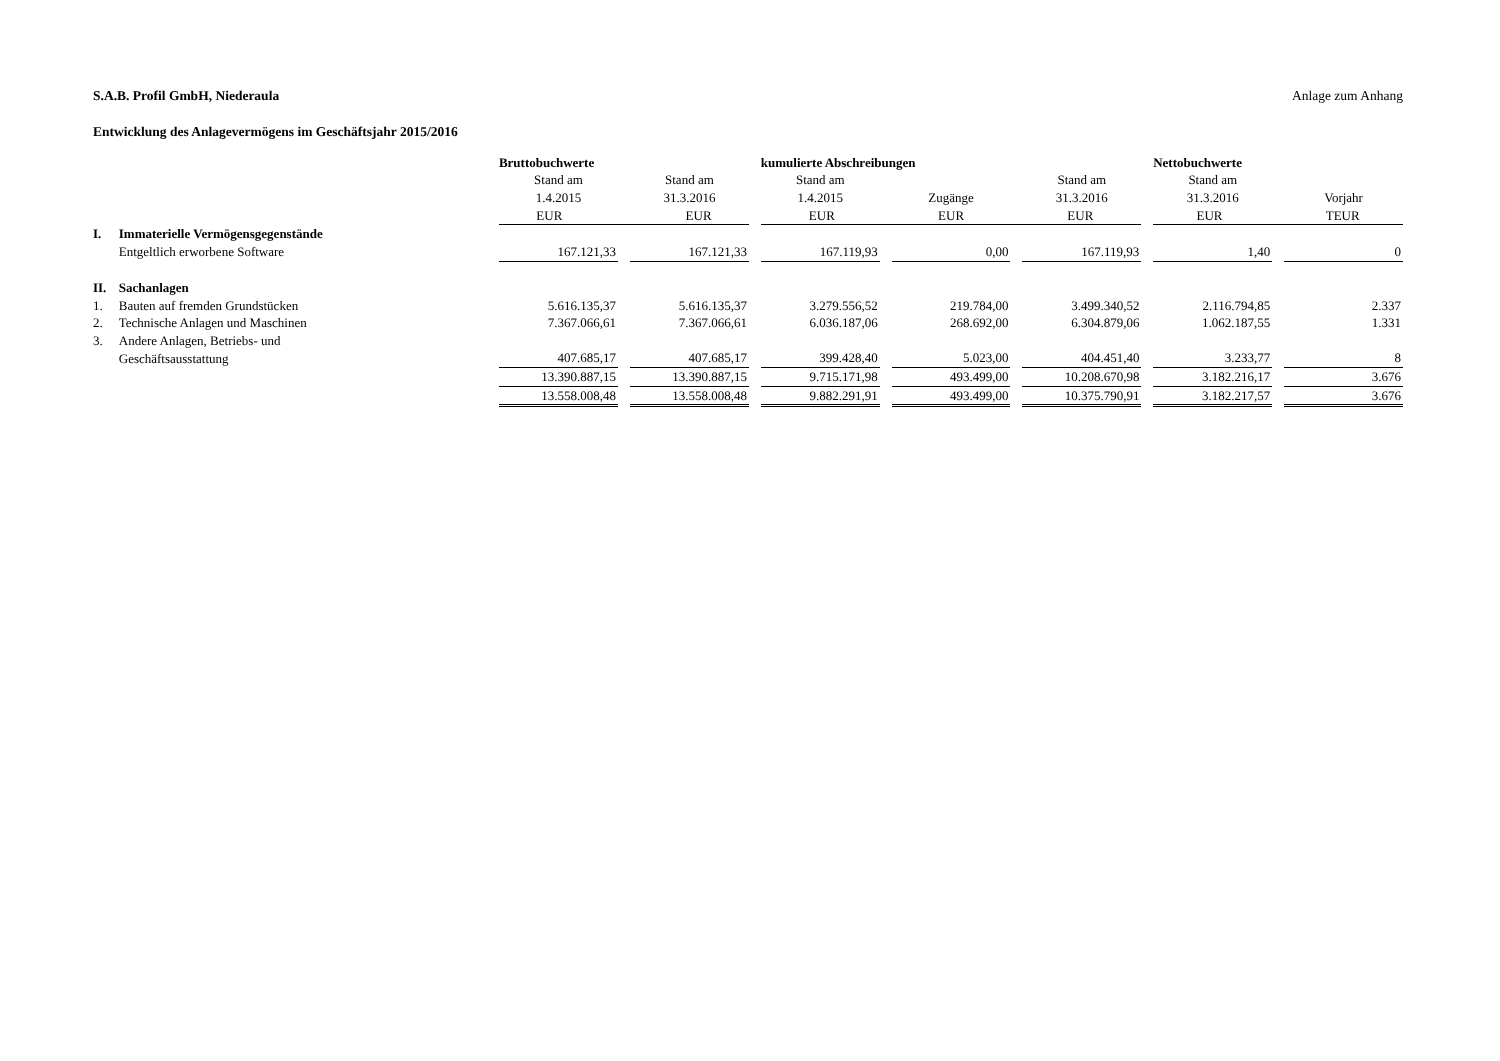S.A.B. Profil GmbH, Niederaula Anlage zum Anhang
Entwicklung des Anlagevermögens im Geschäftsjahr 2015/2016
| | | Bruttobuchwerte | | | | kumulierte Abschreibungen | | | | | | Nettobuchwerte | | |
| | | Stand am | | Stand am | | Stand am | | | | Stand am | | Stand am | | |
| | | 1.4.2015 | | 31.3.2016 | | 1.4.2015 | | Zugänge | | 31.3.2016 | | 31.3.2016 | | Vorjahr |
| | | EUR EUR | | | | EUR EUR EUR | | | | | | EUR TEUR | | |
| I. | Immaterielle Vermögensgegenstände | | | | | | | | | | | | | |
| | Entgeltlich erworbene Software | 167.121,33 | | 167.121,33 | | 167.119,93 | | 0,00 | | 167.119,93 | | 1,40 | | 0 |
| II. | Sachanlagen | | | | | | | | | | | | | |
| 1. | Bauten auf fremden Grundstücken | 5.616.135,37 | | 5.616.135,37 | | 3.279.556,52 | | 219.784,00 | | 3.499.340,52 | | 2.116.794,85 | | 2.337 |
| 2. | Technische Anlagen und Maschinen | 7.367.066,61 | | 7.367.066,61 | | 6.036.187,06 | | 268.692,00 | | 6.304.879,06 | | 1.062.187,55 | | 1.331 |
| 3. | Andere Anlagen, Betriebs- und | | | | | | | | | | | | | |
| | Geschäftsausstattung | 407.685,17 | | 407.685,17 | | 399.428,40 | | 5.023,00 | | 404.451,40 | | 3.233,77 | | 8 |
| | | 13.390.887,15 | | 13.390.887,15 | | 9.715.171,98 | | 493.499,00 | | 10.208.670,98 | | 3.182.216,17 | | 3.676 |
| | | 13.558.008,48 | | 13.558.008,48 | | 9.882.291,91 | | 493.499,00 | | 10.375.790,91 | | 3.182.217,57 | | 3.676 |